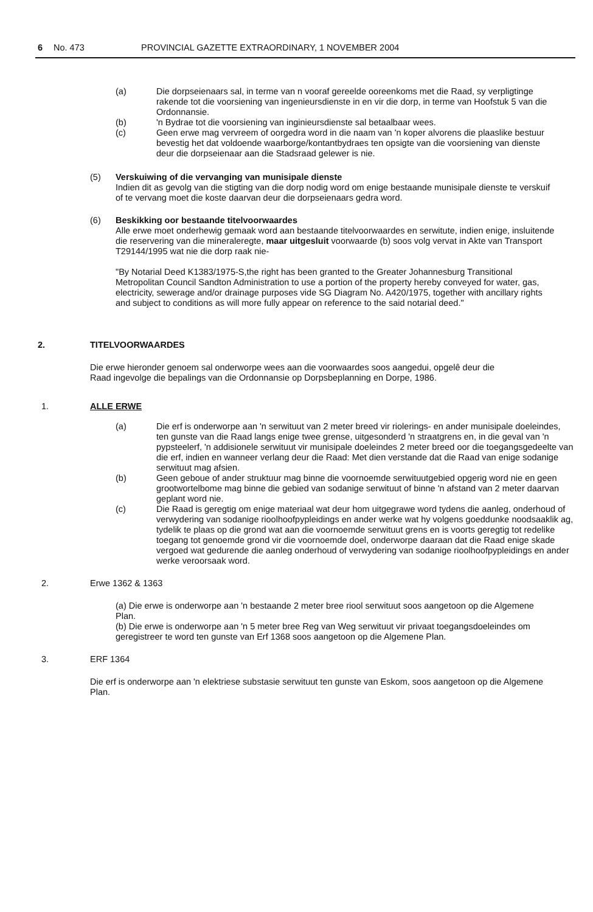6 No. 473 PROVINCIAL GAZETTE EXTRAORDINARY, 1 NOVEMBER 2004
(a) Die dorpseienaars sal, in terme van n vooraf gereelde ooreenkoms met die Raad, sy verpligtinge rakende tot die voorsiening van ingenieursdienste in en vir die dorp, in terme van Hoofstuk 5 van die Ordonnansie.
(b) 'n Bydrae tot die voorsiening van inginieursdienste sal betaalbaar wees.
(c) Geen erwe mag vervreem of oorgedra word in die naam van 'n koper alvorens die plaaslike bestuur bevestig het dat voldoende waarborge/kontantbydraes ten opsigte van die voorsiening van dienste deur die dorpseienaar aan die Stadsraad gelewer is nie.
(5) Verskuiwing of die vervanging van munisipale dienste
Indien dit as gevolg van die stigting van die dorp nodig word om enige bestaande munisipale dienste te verskuif of te vervang moet die koste daarvan deur die dorpseienaars gedra word.
(6) Beskikking oor bestaande titelvoorwaardes
Alle erwe moet onderhewig gemaak word aan bestaande titelvoorwaardes en serwitute, indien enige, insluitende die reservering van die mineraleregte, maar uitgesluit voorwaarde (b) soos volg vervat in Akte van Transport T29144/1995 wat nie die dorp raak nie-
"By Notarial Deed K1383/1975-S,the right has been granted to the Greater Johannesburg Transitional Metropolitan Council Sandton Administration to use a portion of the property hereby conveyed for water, gas, electricity, sewerage and/or drainage purposes vide SG Diagram No. A420/1975, together with ancillary rights and subject to conditions as will more fully appear on reference to the said notarial deed."
2. TITELVOORWAARDES
Die erwe hieronder genoem sal onderworpe wees aan die voorwaardes soos aangedui, opgelê deur die Raad ingevolge die bepalings van die Ordonnansie op Dorpsbeplanning en Dorpe, 1986.
1. ALLE ERWE
(a) Die erf is onderworpe aan 'n serwituut van 2 meter breed vir riolerings- en ander munisipale doeleindes, ten gunste van die Raad langs enige twee grense, uitgesonderd 'n straatgrens en, in die geval van 'n pypsteelerf, 'n addisionele serwituut vir munisipale doeleindes 2 meter breed oor die toegangsgedeelte van die erf, indien en wanneer verlang deur die Raad: Met dien verstande dat die Raad van enige sodanige serwituut mag afsien.
(b) Geen geboue of ander struktuur mag binne die voornoemde serwituutgebied opgerig word nie en geen grootwortelbome mag binne die gebied van sodanige serwituut of binne 'n afstand van 2 meter daarvan geplant word nie.
(c) Die Raad is geregtig om enige materiaal wat deur hom uitgegrawe word tydens die aanleg, onderhoud of verwydering van sodanige rioolhoofpypleidings en ander werke wat hy volgens goeddunke noodsaaklik ag, tydelik te plaas op die grond wat aan die voornoemde serwituut grens en is voorts geregtig tot redelike toegang tot genoemde grond vir die voornoemde doel, onderworpe daaraan dat die Raad enige skade vergoed wat gedurende die aanleg onderhoud of verwydering van sodanige rioolhoofpypleidings en ander werke veroorsaak word.
2. Erwe 1362 & 1363
(a) Die erwe is onderworpe aan 'n bestaande 2 meter bree riool serwituut soos aangetoon op die Algemene Plan.
(b) Die erwe is onderworpe aan 'n 5 meter bree Reg van Weg serwituut vir privaat toegangsdoeleindes om geregistreer te word ten gunste van Erf 1368 soos aangetoon op die Algemene Plan.
3. ERF 1364
Die erf is onderworpe aan 'n elektriese substasie serwituut ten gunste van Eskom, soos aangetoon op die Algemene Plan.